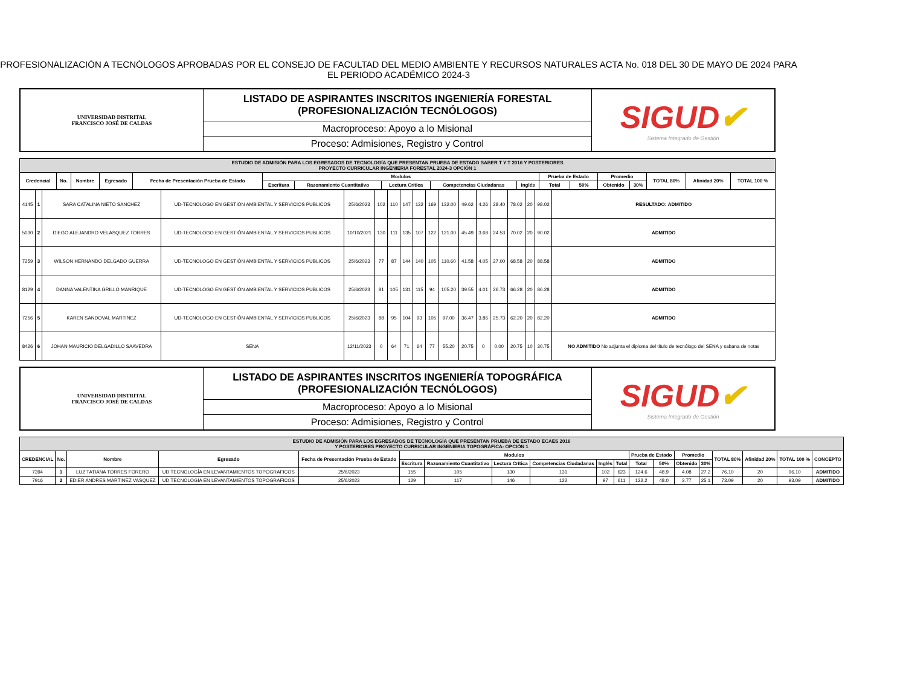PROFESIONALIZACIÓN A TECNÓLOGOS APROBADAS POR EL CONSEJO DE FACULTAD DEL MEDIO AMBIENTE Y RECURSOS NATURALES ACTA No. 018 DEL 30 DE MAYO DE 2024 PARA EL PERIODO ACADÉMICO 2024-3
| UNIVERSIDAD DISTRITAL FRANCISCO JOSÉ DE CALDAS | LISTADO DE ASPIRANTES INSCRITOS INGENIERÍA FORESTAL (PROFESIONALIZACIÓN TECNÓLOGOS) | SIGUD ✔ Sistema Integrado de Gestión |
| | Macroproceso: Apoyo a lo Misional | |
| | Proceso: Admisiones, Registro y Control | |
| ESTUDIO DE ADMISIÓN PARA LOS EGRESADOS DE TECNOLOGÍA QUE PRESENTAN PRUEBA DE ESTADO SABER T Y T 2016 Y POSTERIORES PROYECTO CURRICULAR INGENIERIA FORESTAL 2024-3 OPCIÓN 1 | | | | | | | | | | | | | | | | |
| Credencial | No. | Nombre | Egresado | Fecha de Presentación Prueba de Estado | Modulos | | | | | Prueba de Estado | | Promedio | | TOTAL 80% | Afinidad 20% | TOTAL 100 % |
| | | | | | Escritura | Razonamiento Cuantitativo | Lectura Crítica | Competencias Ciudadanas | Inglés | Total | 50% | Obtenido | 30% | | | |
| 4145 | 1 | SARA CATALINA NIETO SANCHEZ | UD-TECNOLOGO EN GESTIÓN AMBIENTAL Y SERVICIOS PUBLICOS | 25/6/2023 | 102 | 110 | 147 | 132 | 169 | 132.00 | 49.62 | 4.26 | 28.40 | 78.02 | 20 | 98.02 | RESULTADO: ADMITIDO |
| 5030 | 2 | DIEGO ALEJANDRO VELASQUEZ TORRES | UD-TECNOLOGO EN GESTIÓN AMBIENTAL Y SERVICIOS PUBLICOS | 10/10/2021 | 130 | 111 | 135 | 107 | 122 | 121.00 | 45.49 | 3.68 | 24.53 | 70.02 | 20 | 90.02 | ADMITIDO |
| 7259 | 3 | WILSON HERNANDO DELGADO GUERRA | UD-TECNOLOGO EN GESTIÓN AMBIENTAL Y SERVICIOS PUBLICOS | 25/6/2023 | 77 | 87 | 144 | 140 | 105 | 110.60 | 41.58 | 4.05 | 27.00 | 68.58 | 20 | 88.58 | ADMITIDO |
| 8129 | 4 | DANNA VALENTINA GRILLO MANRIQUE | UD-TECNOLOGO EN GESTIÓN AMBIENTAL Y SERVICIOS PUBLICOS | 25/6/2023 | 81 | 105 | 131 | 115 | 94 | 105.20 | 39.55 | 4.01 | 26.73 | 66.28 | 20 | 86.28 | ADMITIDO |
| 7256 | 5 | KAREN SANDOVAL MARTINEZ | UD-TECNOLOGO EN GESTIÓN AMBIENTAL Y SERVICIOS PUBLICOS | 25/6/2023 | 88 | 95 | 104 | 93 | 105 | 97.00 | 36.47 | 3.86 | 25.73 | 62.20 | 20 | 82.20 | ADMITIDO |
| 8426 | 6 | JOHAN MAURICIO DELGADILLO SAAVEDRA | SENA | 12/11/2023 | 0 | 64 | 71 | 64 | 77 | 55.20 | 20.75 | 0 | 0.00 | 20.75 | 10 | 30.75 | NO ADMITIDO No adjunta el diploma del titulo de tecnólogo del SENA y sabana de notas |
| UNIVERSIDAD DISTRITAL FRANCISCO JOSÉ DE CALDAS | LISTADO DE ASPIRANTES INSCRITOS INGENIERÍA TOPOGRÁFICA (PROFESIONALIZACIÓN TECNÓLOGOS) | SIGUD ✔ Sistema Integrado de Gestión |
| | Macroproceso: Apoyo a lo Misional | |
| | Proceso: Admisiones, Registro y Control | |
| ESTUDIO DE ADMISIÓN PARA LOS EGRESADOS DE TECNOLOGÍA QUE PRESENTAN PRUEBA DE ESTADO ECAES 2016 Y POSTERIORES PROYECTO CURRICULAR INGENIERIA TOPOGRÁFICA- OPCIÓN 1 | | | | | | | | | | | | | | | | | | |
| CREDENCIAL | No. | Nombre | Egresado | Fecha de Presentación Prueba de Estado | Modulos | | | | | | Prueba de Estado | | Promedio | | TOTAL 80% | Afinidad 20% | TOTAL 100 % | CONCEPTO |
| | | | | | Escritura | Razonamiento Cuantitativo | Lectura Crítica | Competencias Ciudadanas | Inglés | Total | Total | 50% | Obtenido | 30% | | | | |
| 7394 | 1 | LUZ TATIANA TORRES FORERO | UD TECNOLOGÍA EN LEVANTAMIENTOS TOPOGRAFICOS | 25/6/2023 | 155 | 105 | 130 | 131 | 102 | 623 | 124.6 | 48.9 | 4.08 | 27.2 | 76.10 | 20 | 96.10 | ADMITIDO |
| 7916 | 2 | EDIER ANDRES MARTINEZ VASQUEZ | UD TECNOLOGÍA EN LEVANTAMIENTOS TOPOGRAFICOS | 25/6/2023 | 129 | 117 | 146 | 122 | 97 | 611 | 122.2 | 48.0 | 3.77 | 25.1 | 73.09 | 20 | 93.09 | ADMITIDO |